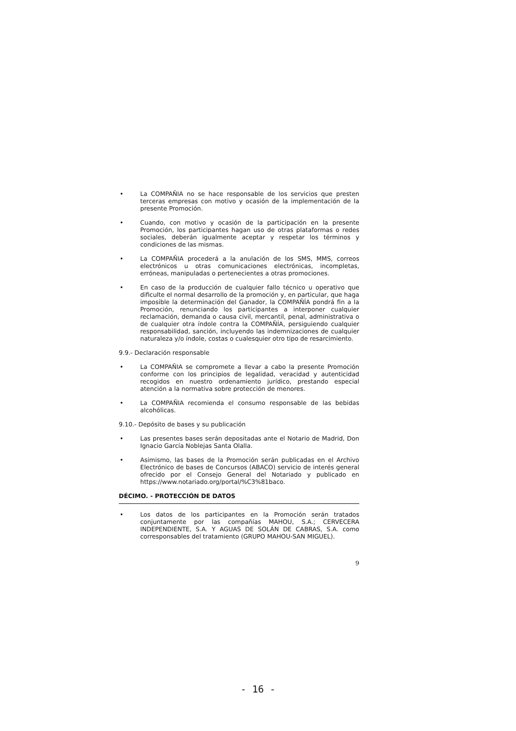• La COMPAÑIA no se hace responsable de los servicios que presten terceras empresas con motivo y ocasión de la implementación de la presente Promoción.
• Cuando, con motivo y ocasión de la participación en la presente Promoción, los participantes hagan uso de otras plataformas o redes sociales, deberán igualmente aceptar y respetar los términos y condiciones de las mismas.
• La COMPAÑIA procederá a la anulación de los SMS, MMS, correos electrónicos u otras comunicaciones electrónicas, incompletas, erróneas, manipuladas o pertenecientes a otras promociones.
• En caso de la producción de cualquier fallo técnico u operativo que dificulte el normal desarrollo de la promoción y, en particular, que haga imposible la determinación del Ganador, la COMPAÑÍA pondrá fin a la Promoción, renunciando los participantes a interponer cualquier reclamación, demanda o causa civil, mercantil, penal, administrativa o de cualquier otra índole contra la COMPAÑÍA, persiguiendo cualquier responsabilidad, sanción, incluyendo las indemnizaciones de cualquier naturaleza y/o índole, costas o cualesquier otro tipo de resarcimiento.
9.9.- Declaración responsable
• La COMPAÑIA se compromete a llevar a cabo la presente Promoción conforme con los principios de legalidad, veracidad y autenticidad recogidos en nuestro ordenamiento jurídico, prestando especial atención a la normativa sobre protección de menores.
• La COMPAÑIA recomienda el consumo responsable de las bebidas alcohólicas.
9.10.- Depósito de bases y su publicación
• Las presentes bases serán depositadas ante el Notario de Madrid, Don Ignacio García Noblejas Santa Olalla.
• Asimismo, las bases de la Promoción serán publicadas en el Archivo Electrónico de bases de Concursos (ABACO) servicio de interés general ofrecido por el Consejo General del Notariado y publicado en https://www.notariado.org/portal/%C3%81baco.
DÉCIMO. - PROTECCIÓN DE DATOS
• Los datos de los participantes en la Promoción serán tratados conjuntamente por las compañías MAHOU, S.A.; CERVECERA INDEPENDIENTE, S.A. Y AGUAS DE SOLÁN DE CABRAS, S.A. como corresponsables del tratamiento (GRUPO MAHOU-SAN MIGUEL).
9
- 16 -